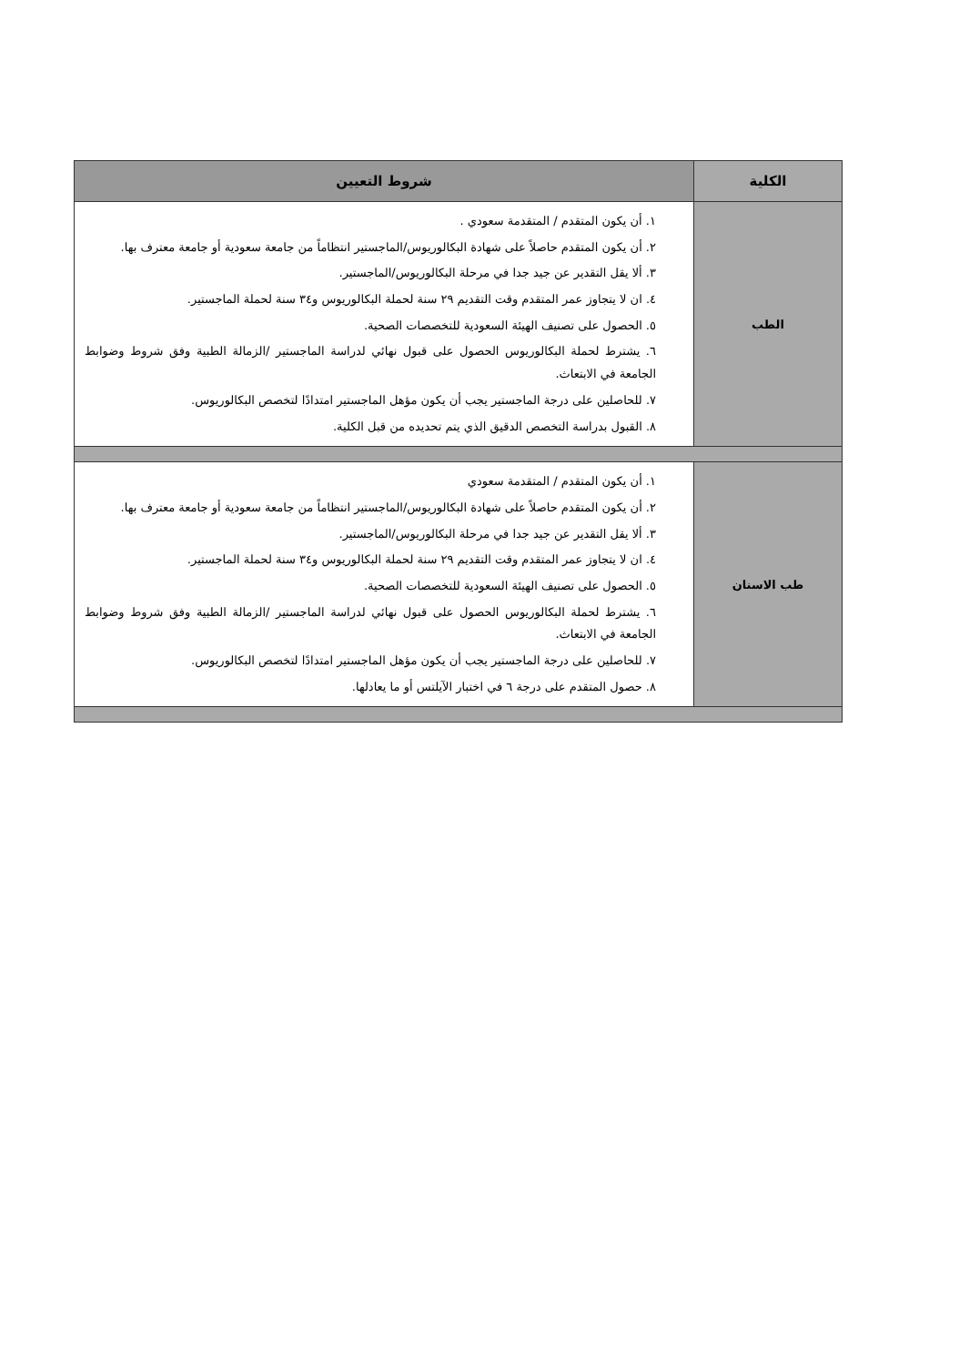| الكلية | شروط التعيين |
| --- | --- |
| الطب | ١. أن يكون المتقدم / المتقدمة سعودي . ٢. أن يكون المتقدم حاصلاً على شهادة البكالوريوس/الماجستير انتظاماً من جامعة سعودية أو جامعة معترف بها. ٣. ألا يقل التقدير عن جيد جدا في مرحلة البكالوريوس/الماجستير. ٤. ان لا يتجاوز عمر المتقدم وقت التقديم ٢٩ سنة لحملة البكالوريوس و٣٤ سنة لحملة الماجستير. ٥. الحصول على تصنيف الهيئة السعودية للتخصصات الصحية. ٦. يشترط لحملة البكالوريوس الحصول على قبول نهائي لدراسة الماجستير /الزمالة الطبية وفق شروط وضوابط الجامعة في الابتعاث. ٧. للحاصلين على درجة الماجستير يجب أن يكون مؤهل الماجستير امتدادًا لتخصص البكالوريوس. ٨. القبول بدراسة التخصص الدقيق الذي يتم تحديده من قبل الكلية. |
| طب الاسنان | ١. أن يكون المتقدم / المتقدمة سعودي ٢. أن يكون المتقدم حاصلاً على شهادة البكالوريوس/الماجستير انتظاماً من جامعة سعودية أو جامعة معترف بها. ٣. ألا يقل التقدير عن جيد جدا في مرحلة البكالوريوس/الماجستير. ٤. ان لا يتجاوز عمر المتقدم وقت التقديم ٢٩ سنة لحملة البكالوريوس و٣٤ سنة لحملة الماجستير. ٥. الحصول على تصنيف الهيئة السعودية للتخصصات الصحية. ٦. يشترط لحملة البكالوريوس الحصول على قبول نهائي لدراسة الماجستير /الزمالة الطبية وفق شروط وضوابط الجامعة في الابتعاث. ٧. للحاصلين على درجة الماجستير يجب أن يكون مؤهل الماجستير امتدادًا لتخصص البكالوريوس. ٨. حصول المتقدم على درجة ٦ في اختبار الآيلتس أو ما يعادلها. |